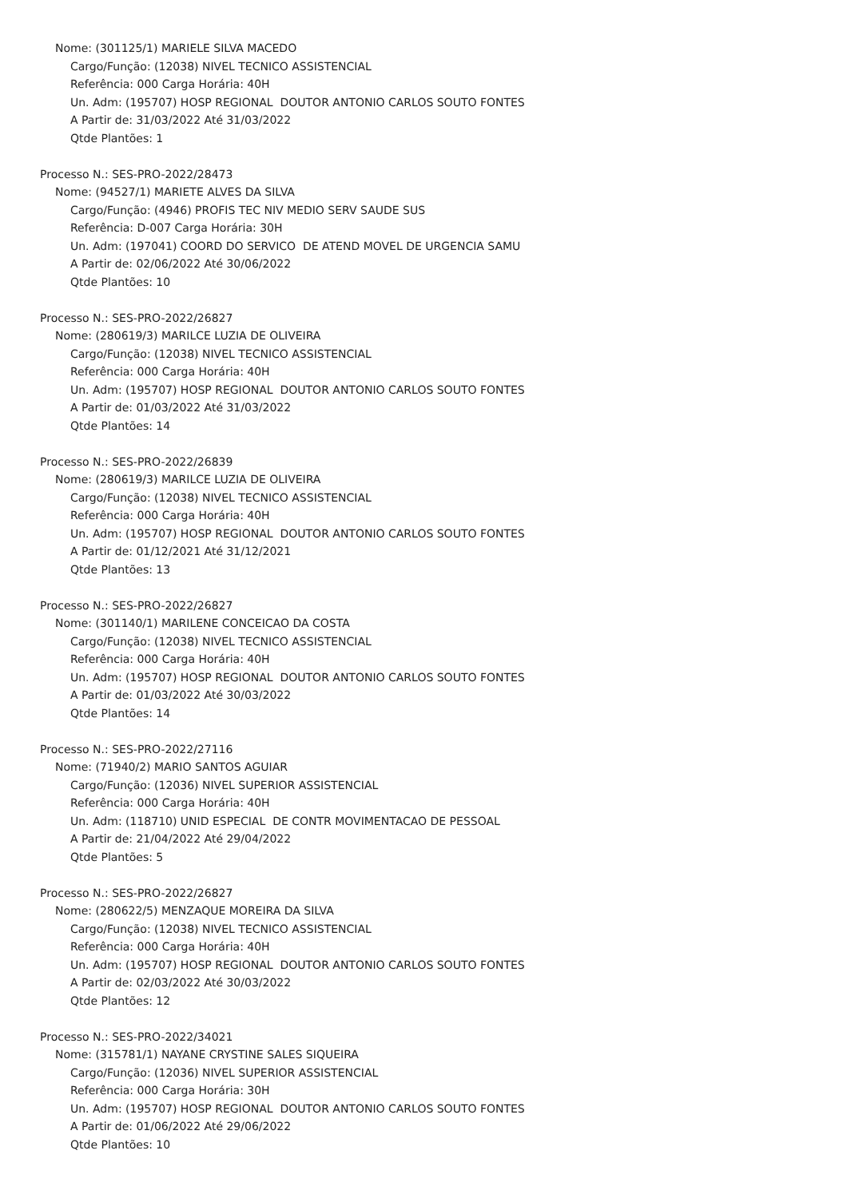Nome: (301125/1) MARIELE SILVA MACEDO
Cargo/Função: (12038) NIVEL TECNICO ASSISTENCIAL
Referência: 000 Carga Horária: 40H
Un. Adm: (195707) HOSP REGIONAL DOUTOR ANTONIO CARLOS SOUTO FONTES
A Partir de: 31/03/2022 Até 31/03/2022
Qtde Plantões: 1
Processo N.: SES-PRO-2022/28473
Nome: (94527/1) MARIETE ALVES DA SILVA
Cargo/Função: (4946) PROFIS TEC NIV MEDIO SERV SAUDE SUS
Referência: D-007 Carga Horária: 30H
Un. Adm: (197041) COORD DO SERVICO DE ATEND MOVEL DE URGENCIA SAMU
A Partir de: 02/06/2022 Até 30/06/2022
Qtde Plantões: 10
Processo N.: SES-PRO-2022/26827
Nome: (280619/3) MARILCE LUZIA DE OLIVEIRA
Cargo/Função: (12038) NIVEL TECNICO ASSISTENCIAL
Referência: 000 Carga Horária: 40H
Un. Adm: (195707) HOSP REGIONAL DOUTOR ANTONIO CARLOS SOUTO FONTES
A Partir de: 01/03/2022 Até 31/03/2022
Qtde Plantões: 14
Processo N.: SES-PRO-2022/26839
Nome: (280619/3) MARILCE LUZIA DE OLIVEIRA
Cargo/Função: (12038) NIVEL TECNICO ASSISTENCIAL
Referência: 000 Carga Horária: 40H
Un. Adm: (195707) HOSP REGIONAL DOUTOR ANTONIO CARLOS SOUTO FONTES
A Partir de: 01/12/2021 Até 31/12/2021
Qtde Plantões: 13
Processo N.: SES-PRO-2022/26827
Nome: (301140/1) MARILENE CONCEICAO DA COSTA
Cargo/Função: (12038) NIVEL TECNICO ASSISTENCIAL
Referência: 000 Carga Horária: 40H
Un. Adm: (195707) HOSP REGIONAL DOUTOR ANTONIO CARLOS SOUTO FONTES
A Partir de: 01/03/2022 Até 30/03/2022
Qtde Plantões: 14
Processo N.: SES-PRO-2022/27116
Nome: (71940/2) MARIO SANTOS AGUIAR
Cargo/Função: (12036) NIVEL SUPERIOR ASSISTENCIAL
Referência: 000 Carga Horária: 40H
Un. Adm: (118710) UNID ESPECIAL DE CONTR MOVIMENTACAO DE PESSOAL
A Partir de: 21/04/2022 Até 29/04/2022
Qtde Plantões: 5
Processo N.: SES-PRO-2022/26827
Nome: (280622/5) MENZAQUE MOREIRA DA SILVA
Cargo/Função: (12038) NIVEL TECNICO ASSISTENCIAL
Referência: 000 Carga Horária: 40H
Un. Adm: (195707) HOSP REGIONAL DOUTOR ANTONIO CARLOS SOUTO FONTES
A Partir de: 02/03/2022 Até 30/03/2022
Qtde Plantões: 12
Processo N.: SES-PRO-2022/34021
Nome: (315781/1) NAYANE CRYSTINE SALES SIQUEIRA
Cargo/Função: (12036) NIVEL SUPERIOR ASSISTENCIAL
Referência: 000 Carga Horária: 30H
Un. Adm: (195707) HOSP REGIONAL DOUTOR ANTONIO CARLOS SOUTO FONTES
A Partir de: 01/06/2022 Até 29/06/2022
Qtde Plantões: 10